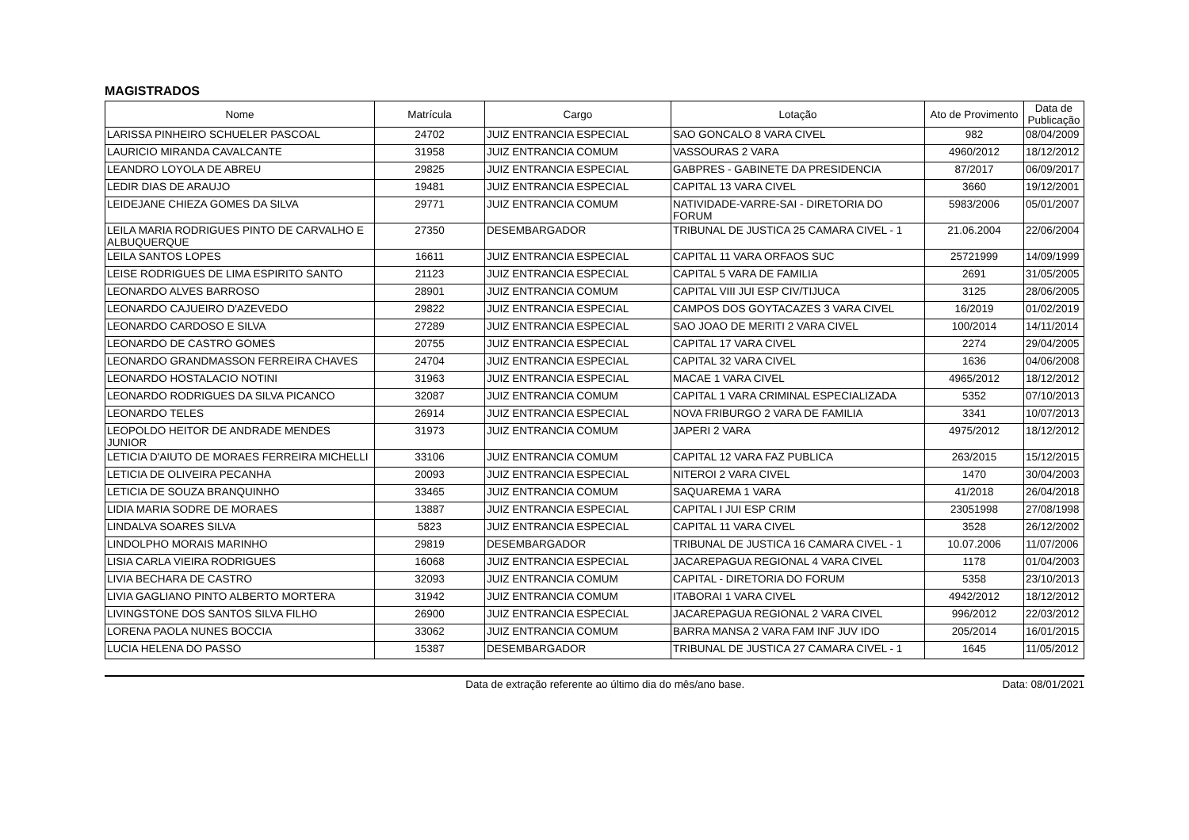MAGISTRADOS
| Nome | Matrícula | Cargo | Lotação | Ato de Provimento | Data de Publicação |
| --- | --- | --- | --- | --- | --- |
| LARISSA PINHEIRO SCHUELER PASCOAL | 24702 | JUIZ ENTRANCIA ESPECIAL | SAO GONCALO 8 VARA CIVEL | 982 | 08/04/2009 |
| LAURICIO MIRANDA CAVALCANTE | 31958 | JUIZ ENTRANCIA COMUM | VASSOURAS 2 VARA | 4960/2012 | 18/12/2012 |
| LEANDRO LOYOLA DE ABREU | 29825 | JUIZ ENTRANCIA ESPECIAL | GABPRES - GABINETE DA PRESIDENCIA | 87/2017 | 06/09/2017 |
| LEDIR DIAS DE ARAUJO | 19481 | JUIZ ENTRANCIA ESPECIAL | CAPITAL 13 VARA CIVEL | 3660 | 19/12/2001 |
| LEIDEJANE CHIEZA GOMES DA SILVA | 29771 | JUIZ ENTRANCIA COMUM | NATIVIDADE-VARRE-SAI - DIRETORIA DO FORUM | 5983/2006 | 05/01/2007 |
| LEILA MARIA RODRIGUES PINTO DE CARVALHO E ALBUQUERQUE | 27350 | DESEMBARGADOR | TRIBUNAL DE JUSTICA 25 CAMARA CIVEL - 1 | 21.06.2004 | 22/06/2004 |
| LEILA SANTOS LOPES | 16611 | JUIZ ENTRANCIA ESPECIAL | CAPITAL 11 VARA ORFAOS SUC | 25721999 | 14/09/1999 |
| LEISE RODRIGUES DE LIMA ESPIRITO SANTO | 21123 | JUIZ ENTRANCIA ESPECIAL | CAPITAL 5 VARA DE FAMILIA | 2691 | 31/05/2005 |
| LEONARDO ALVES BARROSO | 28901 | JUIZ ENTRANCIA COMUM | CAPITAL VIII JUI ESP CIV/TIJUCA | 3125 | 28/06/2005 |
| LEONARDO CAJUEIRO D'AZEVEDO | 29822 | JUIZ ENTRANCIA ESPECIAL | CAMPOS DOS GOYTACAZES 3 VARA CIVEL | 16/2019 | 01/02/2019 |
| LEONARDO CARDOSO E SILVA | 27289 | JUIZ ENTRANCIA ESPECIAL | SAO JOAO DE MERITI 2 VARA CIVEL | 100/2014 | 14/11/2014 |
| LEONARDO DE CASTRO GOMES | 20755 | JUIZ ENTRANCIA ESPECIAL | CAPITAL 17 VARA CIVEL | 2274 | 29/04/2005 |
| LEONARDO GRANDMASSON FERREIRA CHAVES | 24704 | JUIZ ENTRANCIA ESPECIAL | CAPITAL 32 VARA CIVEL | 1636 | 04/06/2008 |
| LEONARDO HOSTALACIO NOTINI | 31963 | JUIZ ENTRANCIA ESPECIAL | MACAE 1 VARA CIVEL | 4965/2012 | 18/12/2012 |
| LEONARDO RODRIGUES DA SILVA PICANCO | 32087 | JUIZ ENTRANCIA COMUM | CAPITAL 1 VARA CRIMINAL ESPECIALIZADA | 5352 | 07/10/2013 |
| LEONARDO TELES | 26914 | JUIZ ENTRANCIA ESPECIAL | NOVA FRIBURGO 2 VARA DE FAMILIA | 3341 | 10/07/2013 |
| LEOPOLDO HEITOR DE ANDRADE MENDES JUNIOR | 31973 | JUIZ ENTRANCIA COMUM | JAPERI 2 VARA | 4975/2012 | 18/12/2012 |
| LETICIA D'AIUTO DE MORAES FERREIRA MICHELLI | 33106 | JUIZ ENTRANCIA COMUM | CAPITAL 12 VARA FAZ PUBLICA | 263/2015 | 15/12/2015 |
| LETICIA DE OLIVEIRA PECANHA | 20093 | JUIZ ENTRANCIA ESPECIAL | NITEROI 2 VARA CIVEL | 1470 | 30/04/2003 |
| LETICIA DE SOUZA BRANQUINHO | 33465 | JUIZ ENTRANCIA COMUM | SAQUAREMA 1 VARA | 41/2018 | 26/04/2018 |
| LIDIA MARIA SODRE DE MORAES | 13887 | JUIZ ENTRANCIA ESPECIAL | CAPITAL I JUI ESP CRIM | 23051998 | 27/08/1998 |
| LINDALVA SOARES SILVA | 5823 | JUIZ ENTRANCIA ESPECIAL | CAPITAL 11 VARA CIVEL | 3528 | 26/12/2002 |
| LINDOLPHO MORAIS MARINHO | 29819 | DESEMBARGADOR | TRIBUNAL DE JUSTICA 16 CAMARA CIVEL - 1 | 10.07.2006 | 11/07/2006 |
| LISIA CARLA VIEIRA RODRIGUES | 16068 | JUIZ ENTRANCIA ESPECIAL | JACAREPAGUA REGIONAL 4 VARA CIVEL | 1178 | 01/04/2003 |
| LIVIA BECHARA DE CASTRO | 32093 | JUIZ ENTRANCIA COMUM | CAPITAL - DIRETORIA DO FORUM | 5358 | 23/10/2013 |
| LIVIA GAGLIANO PINTO ALBERTO MORTERA | 31942 | JUIZ ENTRANCIA COMUM | ITABORAI 1 VARA CIVEL | 4942/2012 | 18/12/2012 |
| LIVINGSTONE DOS SANTOS SILVA FILHO | 26900 | JUIZ ENTRANCIA ESPECIAL | JACAREPAGUA REGIONAL 2 VARA CIVEL | 996/2012 | 22/03/2012 |
| LORENA PAOLA NUNES BOCCIA | 33062 | JUIZ ENTRANCIA COMUM | BARRA MANSA 2 VARA FAM INF JUV IDO | 205/2014 | 16/01/2015 |
| LUCIA HELENA DO PASSO | 15387 | DESEMBARGADOR | TRIBUNAL DE JUSTICA 27 CAMARA CIVEL - 1 | 1645 | 11/05/2012 |
Data de extração referente ao último dia do mês/ano base.
Data: 08/01/2021